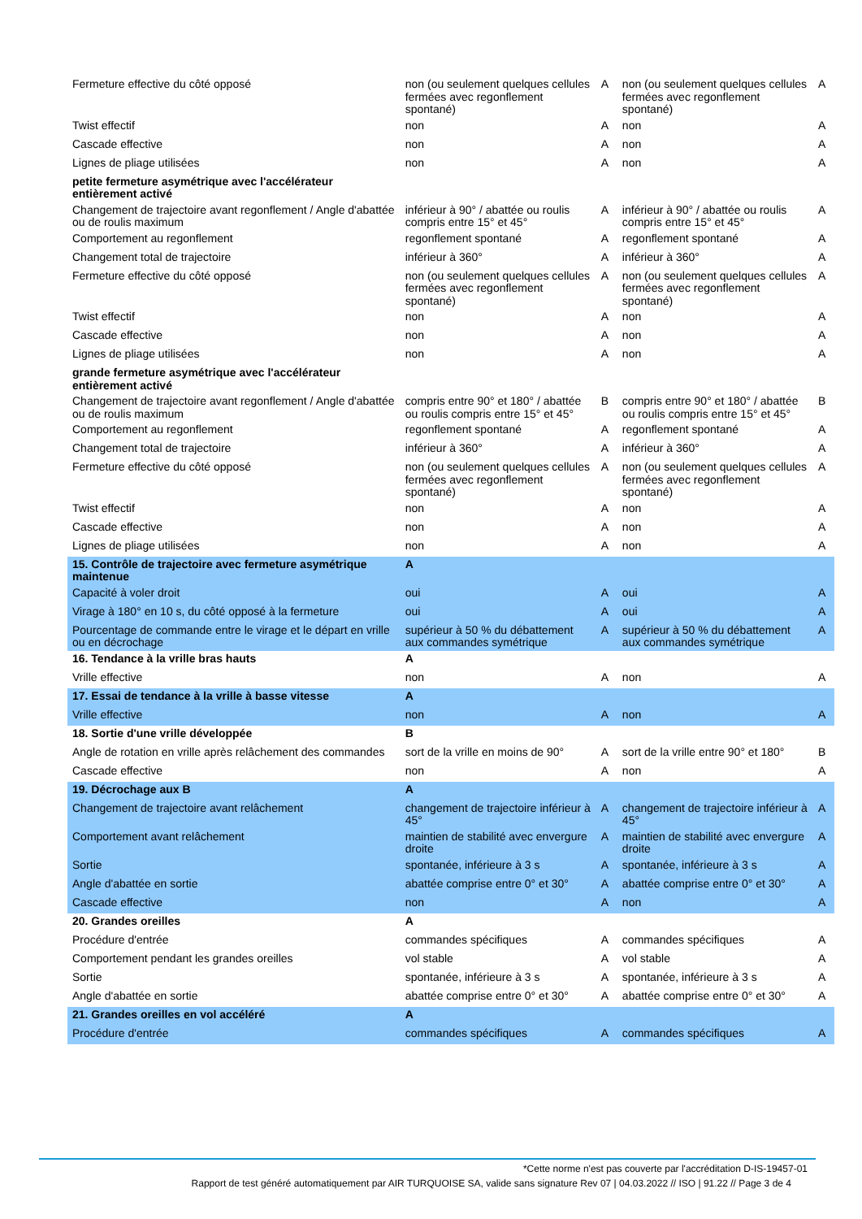| Fermeture effective du côté opposé | non (ou seulement quelques cellules fermées avec regonflement spontané) | A | non (ou seulement quelques cellules fermées avec regonflement spontané) | A |
| Twist effectif | non | A | non | A |
| Cascade effective | non | A | non | A |
| Lignes de pliage utilisées | non | A | non | A |
| petite fermeture asymétrique avec l'accélérateur entièrement activé | | | | |
| Changement de trajectoire avant regonflement / Angle d'abattée ou de roulis maximum | inférieur à 90° / abattée ou roulis compris entre 15° et 45° | A | inférieur à 90° / abattée ou roulis compris entre 15° et 45° | A |
| Comportement au regonflement | regonflement spontané | A | regonflement spontané | A |
| Changement total de trajectoire | inférieur à 360° | A | inférieur à 360° | A |
| Fermeture effective du côté opposé | non (ou seulement quelques cellules fermées avec regonflement spontané) | A | non (ou seulement quelques cellules fermées avec regonflement spontané) | A |
| Twist effectif | non | A | non | A |
| Cascade effective | non | A | non | A |
| Lignes de pliage utilisées | non | A | non | A |
| grande fermeture asymétrique avec l'accélérateur entièrement activé | | | | |
| Changement de trajectoire avant regonflement / Angle d'abattée ou de roulis maximum | compris entre 90° et 180° / abattée ou roulis compris entre 15° et 45° | B | compris entre 90° et 180° / abattée ou roulis compris entre 15° et 45° | B |
| Comportement au regonflement | regonflement spontané | A | regonflement spontané | A |
| Changement total de trajectoire | inférieur à 360° | A | inférieur à 360° | A |
| Fermeture effective du côté opposé | non (ou seulement quelques cellules fermées avec regonflement spontané) | A | non (ou seulement quelques cellules fermées avec regonflement spontané) | A |
| Twist effectif | non | A | non | A |
| Cascade effective | non | A | non | A |
| Lignes de pliage utilisées | non | A | non | A |
| 15. Contrôle de trajectoire avec fermeture asymétrique maintenue | A | | | |
| Capacité à voler droit | oui | A | oui | A |
| Virage à 180° en 10 s, du côté opposé à la fermeture | oui | A | oui | A |
| Pourcentage de commande entre le virage et le départ en vrille ou en décrochage | supérieur à 50 % du débattement aux commandes symétrique | A | supérieur à 50 % du débattement aux commandes symétrique | A |
| 16. Tendance à la vrille bras hauts | A | | | |
| Vrille effective | non | A | non | A |
| 17. Essai de tendance à la vrille à basse vitesse | A | | | |
| Vrille effective | non | A | non | A |
| 18. Sortie d'une vrille développée | B | | | |
| Angle de rotation en vrille après relâchement des commandes | sort de la vrille en moins de 90° | A | sort de la vrille entre 90° et 180° | B |
| Cascade effective | non | A | non | A |
| 19. Décrochage aux B | A | | | |
| Changement de trajectoire avant relâchement | changement de trajectoire inférieur à 45° | A | changement de trajectoire inférieur à 45° | A |
| Comportement avant relâchement | maintien de stabilité avec envergure droite | A | maintien de stabilité avec envergure droite | A |
| Sortie | spontanée, inférieure à 3 s | A | spontanée, inférieure à 3 s | A |
| Angle d'abattée en sortie | abattée comprise entre 0° et 30° | A | abattée comprise entre 0° et 30° | A |
| Cascade effective | non | A | non | A |
| 20. Grandes oreilles | A | | | |
| Procédure d'entrée | commandes spécifiques | A | commandes spécifiques | A |
| Comportement pendant les grandes oreilles | vol stable | A | vol stable | A |
| Sortie | spontanée, inférieure à 3 s | A | spontanée, inférieure à 3 s | A |
| Angle d'abattée en sortie | abattée comprise entre 0° et 30° | A | abattée comprise entre 0° et 30° | A |
| 21. Grandes oreilles en vol accéléré | A | | | |
| Procédure d'entrée | commandes spécifiques | A | commandes spécifiques | A |
*Cette norme n'est pas couverte par l'accréditation D-IS-19457-01
Rapport de test généré automatiquement par AIR TURQUOISE SA, valide sans signature Rev 07 | 04.03.2022 // ISO | 91.22 // Page 3 de 4